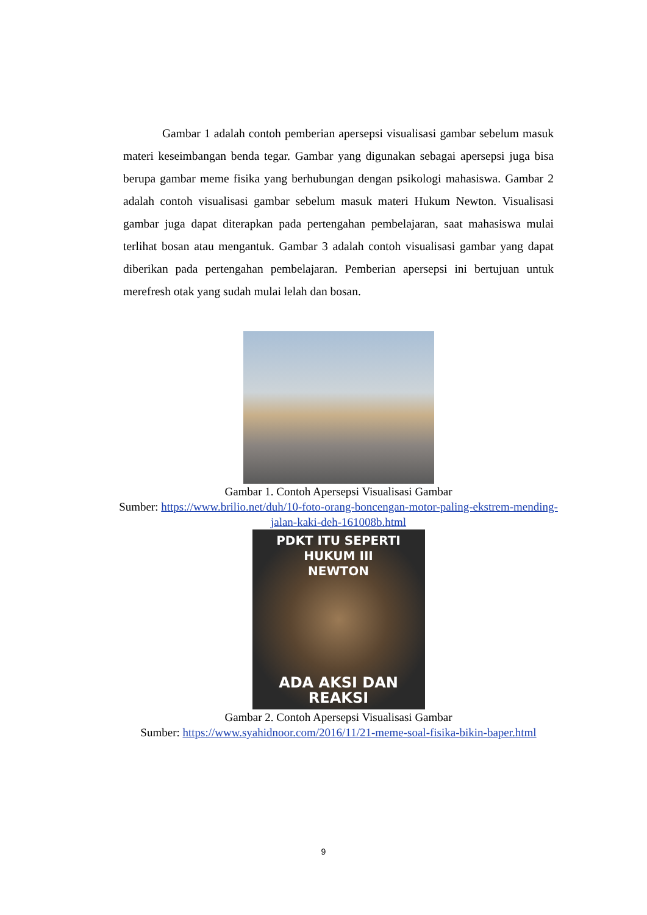Gambar 1 adalah contoh pemberian apersepsi visualisasi gambar sebelum masuk materi keseimbangan benda tegar. Gambar yang digunakan sebagai apersepsi juga bisa berupa gambar meme fisika yang berhubungan dengan psikologi mahasiswa. Gambar 2 adalah contoh visualisasi gambar sebelum masuk materi Hukum Newton. Visualisasi gambar juga dapat diterapkan pada pertengahan pembelajaran, saat mahasiswa mulai terlihat bosan atau mengantuk. Gambar 3 adalah contoh visualisasi gambar yang dapat diberikan pada pertengahan pembelajaran. Pemberian apersepsi ini bertujuan untuk merefresh otak yang sudah mulai lelah dan bosan.
Gambar 1. Contoh Apersepsi Visualisasi Gambar
Sumber: https://www.brilio.net/duh/10-foto-orang-boncengan-motor-paling-ekstrem-mending-jalan-kaki-deh-161008b.html
PDKT ITU SEPERTI HUKUM III
NEWTON
ADA AKSI DAN REAKSI
Gambar 2. Contoh Apersepsi Visualisasi Gambar
Sumber: https://www.syahidnoor.com/2016/11/21-meme-soal-fisika-bikin-baper.html
9